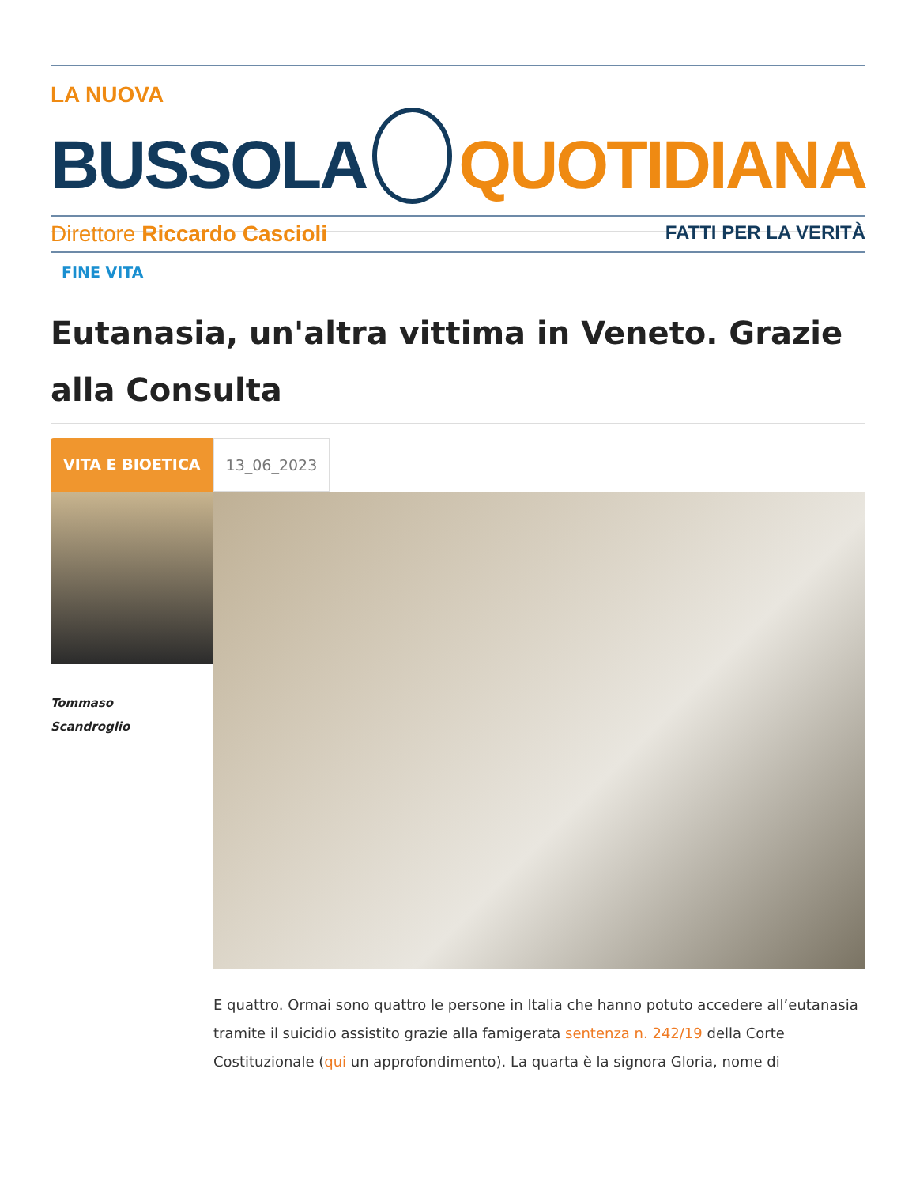LA NUOVA
BUSSOLA QUOTIDIANA
Direttore Riccardo Cascioli FATTI PER LA VERITÀ
FINE VITA
Eutanasia, un'altra vittima in Veneto. Grazie alla Consulta
VITA E BIOETICA 13_06_2023
Tommaso
Scandroglio
E quattro. Ormai sono quattro le persone in Italia che hanno potuto accedere all’eutanasia tramite il suicidio assistito grazie alla famigerata sentenza n. 242/19 della Corte Costituzionale (qui un approfondimento). La quarta è la signora Gloria, nome di